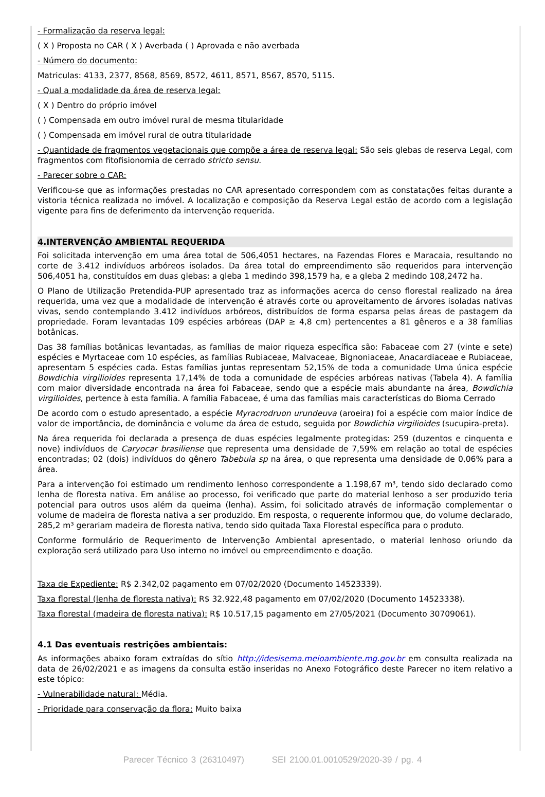- Formalização da reserva legal:
( X ) Proposta no CAR ( X ) Averbada ( ) Aprovada e não averbada
- Número do documento:
Matriculas: 4133, 2377, 8568, 8569, 8572, 4611, 8571, 8567, 8570, 5115.
- Qual a modalidade da área de reserva legal:
( X ) Dentro do próprio imóvel
( ) Compensada em outro imóvel rural de mesma titularidade
( ) Compensada em imóvel rural de outra titularidade
- Quantidade de fragmentos vegetacionais que compõe a área de reserva legal: São seis glebas de reserva Legal, com fragmentos com fitofisionomia de cerrado stricto sensu.
- Parecer sobre o CAR:
Verificou-se que as informações prestadas no CAR apresentado correspondem com as constatações feitas durante a vistoria técnica realizada no imóvel. A localização e composição da Reserva Legal estão de acordo com a legislação vigente para fins de deferimento da intervenção requerida.
4.INTERVENÇÃO AMBIENTAL REQUERIDA
Foi solicitada intervenção em uma área total de 506,4051 hectares, na Fazendas Flores e Maracaia, resultando no corte de 3.412 indivíduos arbóreos isolados. Da área total do empreendimento são requeridos para intervenção 506,4051 ha, constituídos em duas glebas: a gleba 1 medindo 398,1579 ha, e a gleba 2 medindo 108,2472 ha.
O Plano de Utilização Pretendida-PUP apresentado traz as informações acerca do censo florestal realizado na área requerida, uma vez que a modalidade de intervenção é através corte ou aproveitamento de árvores isoladas nativas vivas, sendo contemplando 3.412 indivíduos arbóreos, distribuídos de forma esparsa pelas áreas de pastagem da propriedade. Foram levantadas 109 espécies arbóreas (DAP ≥ 4,8 cm) pertencentes a 81 gêneros e a 38 famílias botânicas.
Das 38 famílias botânicas levantadas, as famílias de maior riqueza específica são: Fabaceae com 27 (vinte e sete) espécies e Myrtaceae com 10 espécies, as famílias Rubiaceae, Malvaceae, Bignoniaceae, Anacardiaceae e Rubiaceae, apresentam 5 espécies cada. Estas famílias juntas representam 52,15% de toda a comunidade Uma única espécie Bowdichia virgilioides representa 17,14% de toda a comunidade de espécies arbóreas nativas (Tabela 4). A família com maior diversidade encontrada na área foi Fabaceae, sendo que a espécie mais abundante na área, Bowdichia virgilioides, pertence à esta família. A família Fabaceae, é uma das famílias mais características do Bioma Cerrado
De acordo com o estudo apresentado, a espécie Myracrodruon urundeuva (aroeira) foi a espécie com maior índice de valor de importância, de dominância e volume da área de estudo, seguida por Bowdichia virgilioides (sucupira-preta).
Na área requerida foi declarada a presença de duas espécies legalmente protegidas: 259 (duzentos e cinquenta e nove) indivíduos de Caryocar brasiliense que representa uma densidade de 7,59% em relação ao total de espécies encontradas; 02 (dois) indivíduos do gênero Tabebuia sp na área, o que representa uma densidade de 0,06% para a área.
Para a intervenção foi estimado um rendimento lenhoso correspondente a 1.198,67 m³, tendo sido declarado como lenha de floresta nativa. Em análise ao processo, foi verificado que parte do material lenhoso a ser produzido teria potencial para outros usos além da queima (lenha). Assim, foi solicitado através de informação complementar o volume de madeira de floresta nativa a ser produzido. Em resposta, o requerente informou que, do volume declarado, 285,2 m³ gerariam madeira de floresta nativa, tendo sido quitada Taxa Florestal específica para o produto.
Conforme formulário de Requerimento de Intervenção Ambiental apresentado, o material lenhoso oriundo da exploração será utilizado para Uso interno no imóvel ou empreendimento e doação.
Taxa de Expediente: R$ 2.342,02 pagamento em 07/02/2020 (Documento 14523339).
Taxa florestal (lenha de floresta nativa): R$ 32.922,48 pagamento em 07/02/2020 (Documento 14523338).
Taxa florestal (madeira de floresta nativa): R$ 10.517,15 pagamento em 27/05/2021 (Documento 30709061).
4.1 Das eventuais restrições ambientais:
As informações abaixo foram extraídas do sítio http://idesisema.meioambiente.mg.gov.br em consulta realizada na data de 26/02/2021 e as imagens da consulta estão inseridas no Anexo Fotográfico deste Parecer no item relativo a este tópico:
- Vulnerabilidade natural: Média.
- Prioridade para conservação da flora: Muito baixa
Parecer Técnico 3 (26310497) SEI 2100.01.0010529/2020-39 / pg. 4